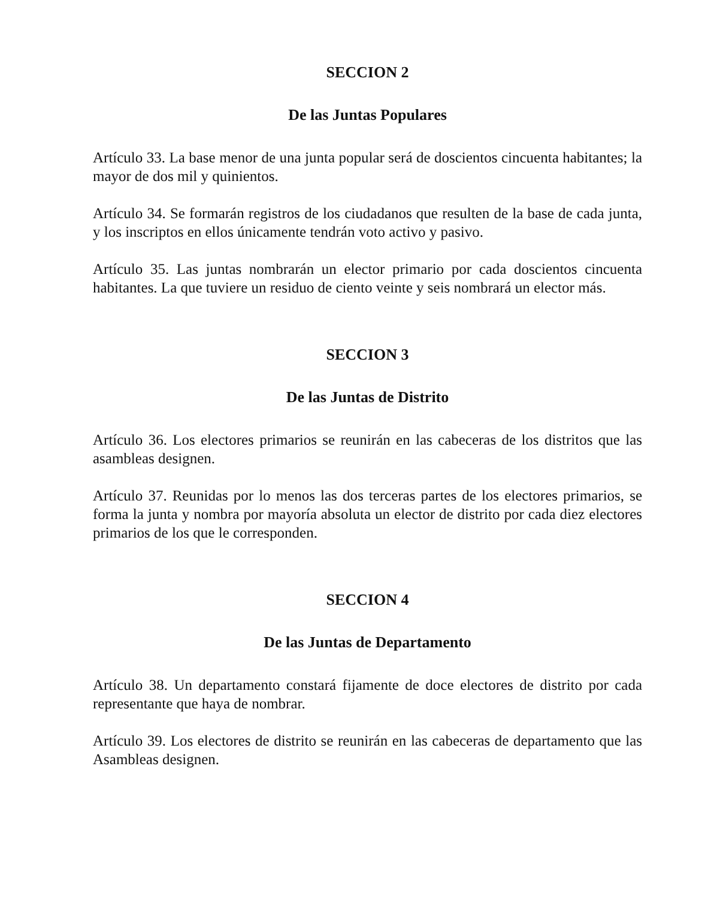SECCION 2
De las Juntas Populares
Artículo 33. La base menor de una junta popular será de doscientos cincuenta habitantes; la mayor de dos mil y quinientos.
Artículo 34. Se formarán registros de los ciudadanos que resulten de la base de cada junta, y los inscriptos en ellos únicamente tendrán voto activo y pasivo.
Artículo 35. Las juntas nombrarán un elector primario por cada doscientos cincuenta habitantes. La que tuviere un residuo de ciento veinte y seis nombrará un elector más.
SECCION 3
De las Juntas de Distrito
Artículo 36. Los electores primarios se reunirán en las cabeceras de los distritos que las asambleas designen.
Artículo 37. Reunidas por lo menos las dos terceras partes de los electores primarios, se forma la junta y nombra por mayoría absoluta un elector de distrito por cada diez electores primarios de los que le corresponden.
SECCION 4
De las Juntas de Departamento
Artículo 38. Un departamento constará fijamente de doce electores de distrito por cada representante que haya de nombrar.
Artículo 39. Los electores de distrito se reunirán en las cabeceras de departamento que las Asambleas designen.